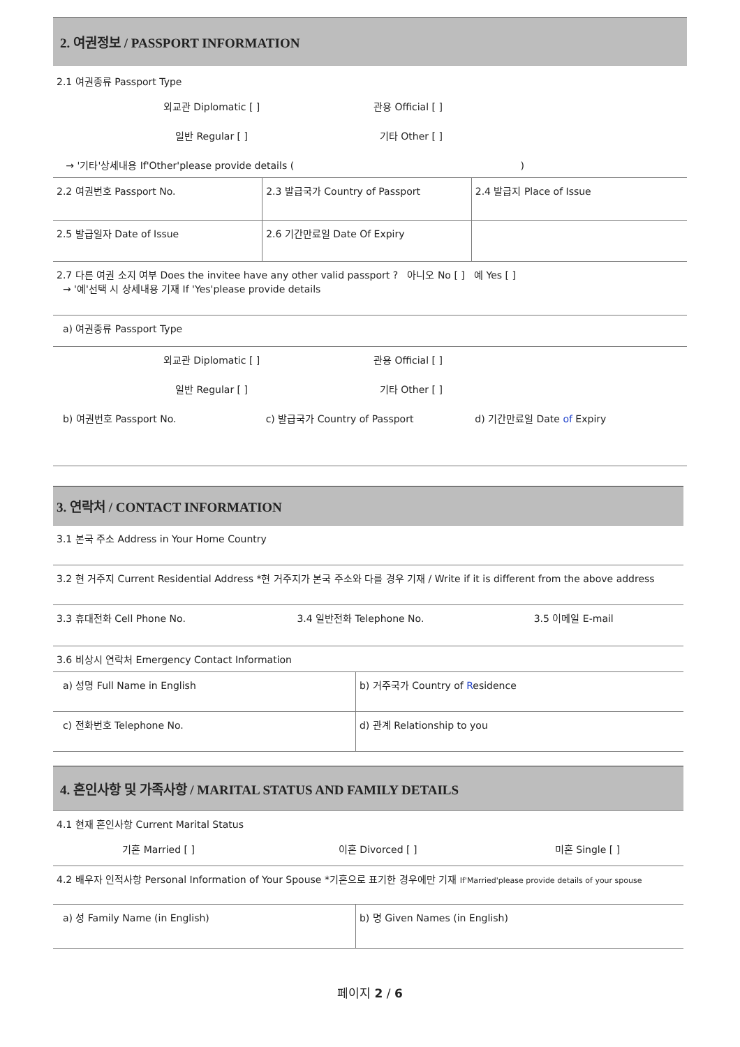2. 여권정보 / PASSPORT INFORMATION
2.1 여권종류 Passport Type
| 외교관 Diplomatic [ ] | 관용 Official [ ] |
| 일반 Regular [ ] | 기타 Other [ ] |
| → '기타'상세내용 If'Other'please provide details ( ) | |
| 2.2 여권번호 Passport No. | 2.3 발급국가 Country of Passport | 2.4 발급지 Place of Issue |
| 2.5 발급일자 Date of Issue | 2.6 기간만료일 Date Of Expiry | |
| 2.7 다른 여권 소지 여부 Does the invitee have any other valid passport ? 아니오 No [ ] 예 Yes [ ] → '예'선택 시 상세내용 기재 If 'Yes'please provide details |
| a) 여권종류 Passport Type |
| 외교관 Diplomatic [ ] | 관용 Official [ ] |
| 일반 Regular [ ] | 기타 Other [ ] |
| b) 여권번호 Passport No. | c) 발급국가 Country of Passport | d) 기간만료일 Date of Expiry |
3. 연락처 / CONTACT INFORMATION
| 3.1 본국 주소 Address in Your Home Country |
| 3.2 현 거주지 Current Residential Address *현 거주지가 본국 주소와 다를 경우 기재 / Write if it is different from the above address |
| 3.3 휴대전화 Cell Phone No. | 3.4 일반전화 Telephone No. | 3.5 이메일 E-mail |
| 3.6 비상시 연락처 Emergency Contact Information |
| a) 성명 Full Name in English | b) 거주국가 Country of R esidence |
| c) 전화번호 Telephone No. | d) 관계 Relationship to you |
4. 혼인사항 및 가족사항 / MARITAL STATUS AND FAMILY DETAILS
4.1 현재 혼인사항 Current Marital Status
| 기혼 Married [ ] | 이혼 Divorced [ ] | 미혼 Single [ ] |
| 4.2 배우자 인적사항 Personal Information of Your Spouse *기혼으로 표기한 경우에만 기재 If'Married'please provide details of your spouse |
| a) 성 Family Name (in English) | b) 명 Given Names (in English) |
페이지 2 / 6